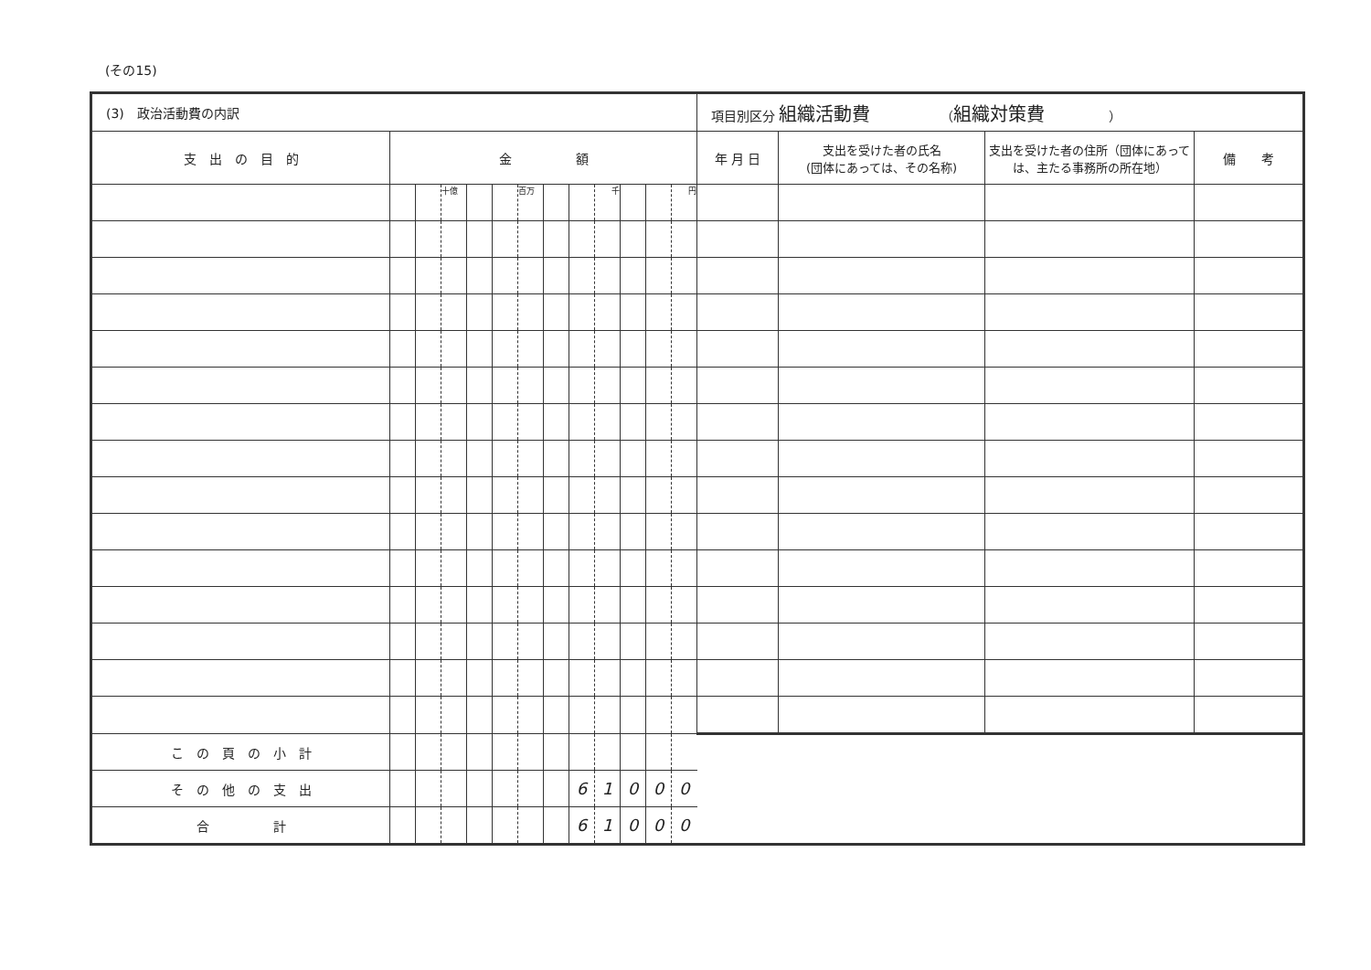(その15)
| (3) 政治活動費の内訳 | | | | | | | | | | | | | 項目別区分 組織活動費 （ 組織対策費 ） | | | |
| 支 出 の 目 的 | 金 額 | | | | | | | | | | | | 年 月 日 | 支出を受けた者の氏名 (団体にあっては、その名称) | 支出を受けた者の住所（団体にあっては、主たる事務所の所在地） | 備 考 |
| | | | 十億 | | | 百万 | | | 千 | | | 円 | | | | |
| こ の 頁 の 小 計 | | | | | | | | | | | | | | | | |
| そ の 他 の 支 出 | | | | | | | | 6 | 1 | 0 | 0 | 0 | | | | |
| 合 計 | | | | | | | | 6 | 1 | 0 | 0 | 0 | | | | |